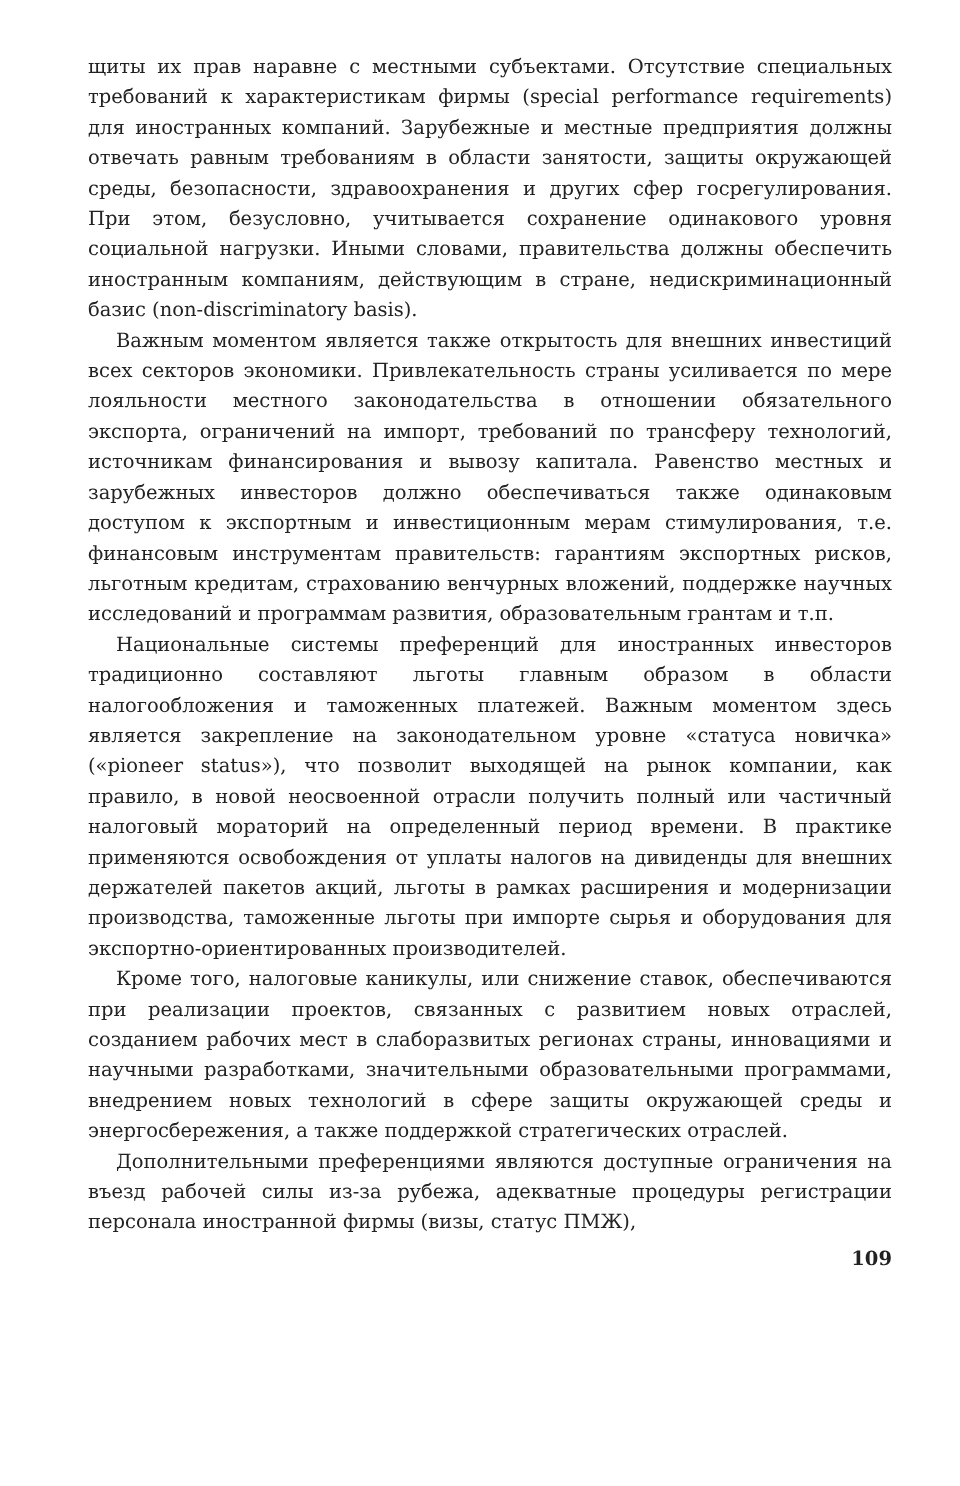щиты их прав наравне с местными субъектами. Отсутствие специальных требований к характеристикам фирмы (special performance requirements) для иностранных компаний. Зарубежные и местные предприятия должны отвечать равным требованиям в области занятости, защиты окружающей среды, безопасности, здравоохранения и других сфер госрегулирования. При этом, безусловно, учитывается сохранение одинакового уровня социальной нагрузки. Иными словами, правительства должны обеспечить иностранным компаниям, действующим в стране, недискриминационный базис (non-discriminatory basis).
Важным моментом является также открытость для внешних инвестиций всех секторов экономики. Привлекательность страны усиливается по мере лояльности местного законодательства в отношении обязательного экспорта, ограничений на импорт, требований по трансферу технологий, источникам финансирования и вывозу капитала. Равенство местных и зарубежных инвесторов должно обеспечиваться также одинаковым доступом к экспортным и инвестиционным мерам стимулирования, т.е. финансовым инструментам правительств: гарантиям экспортных рисков, льготным кредитам, страхованию венчурных вложений, поддержке научных исследований и программам развития, образовательным грантам и т.п.
Национальные системы преференций для иностранных инвесторов традиционно составляют льготы главным образом в области налогообложения и таможенных платежей. Важным моментом здесь является закрепление на законодательном уровне «статуса новичка» («pioneer status»), что позволит выходящей на рынок компании, как правило, в новой неосвоенной отрасли получить полный или частичный налоговый мораторий на определенный период времени. В практике применяются освобождения от уплаты налогов на дивиденды для внешних держателей пакетов акций, льготы в рамках расширения и модернизации производства, таможенные льготы при импорте сырья и оборудования для экспортно-ориентированных производителей.
Кроме того, налоговые каникулы, или снижение ставок, обеспечиваются при реализации проектов, связанных с развитием новых отраслей, созданием рабочих мест в слаборазвитых регионах страны, инновациями и научными разработками, значительными образовательными программами, внедрением новых технологий в сфере защиты окружающей среды и энергосбережения, а также поддержкой стратегических отраслей.
Дополнительными преференциями являются доступные ограничения на въезд рабочей силы из-за рубежа, адекватные процедуры регистрации персонала иностранной фирмы (визы, статус ПМЖ),
109